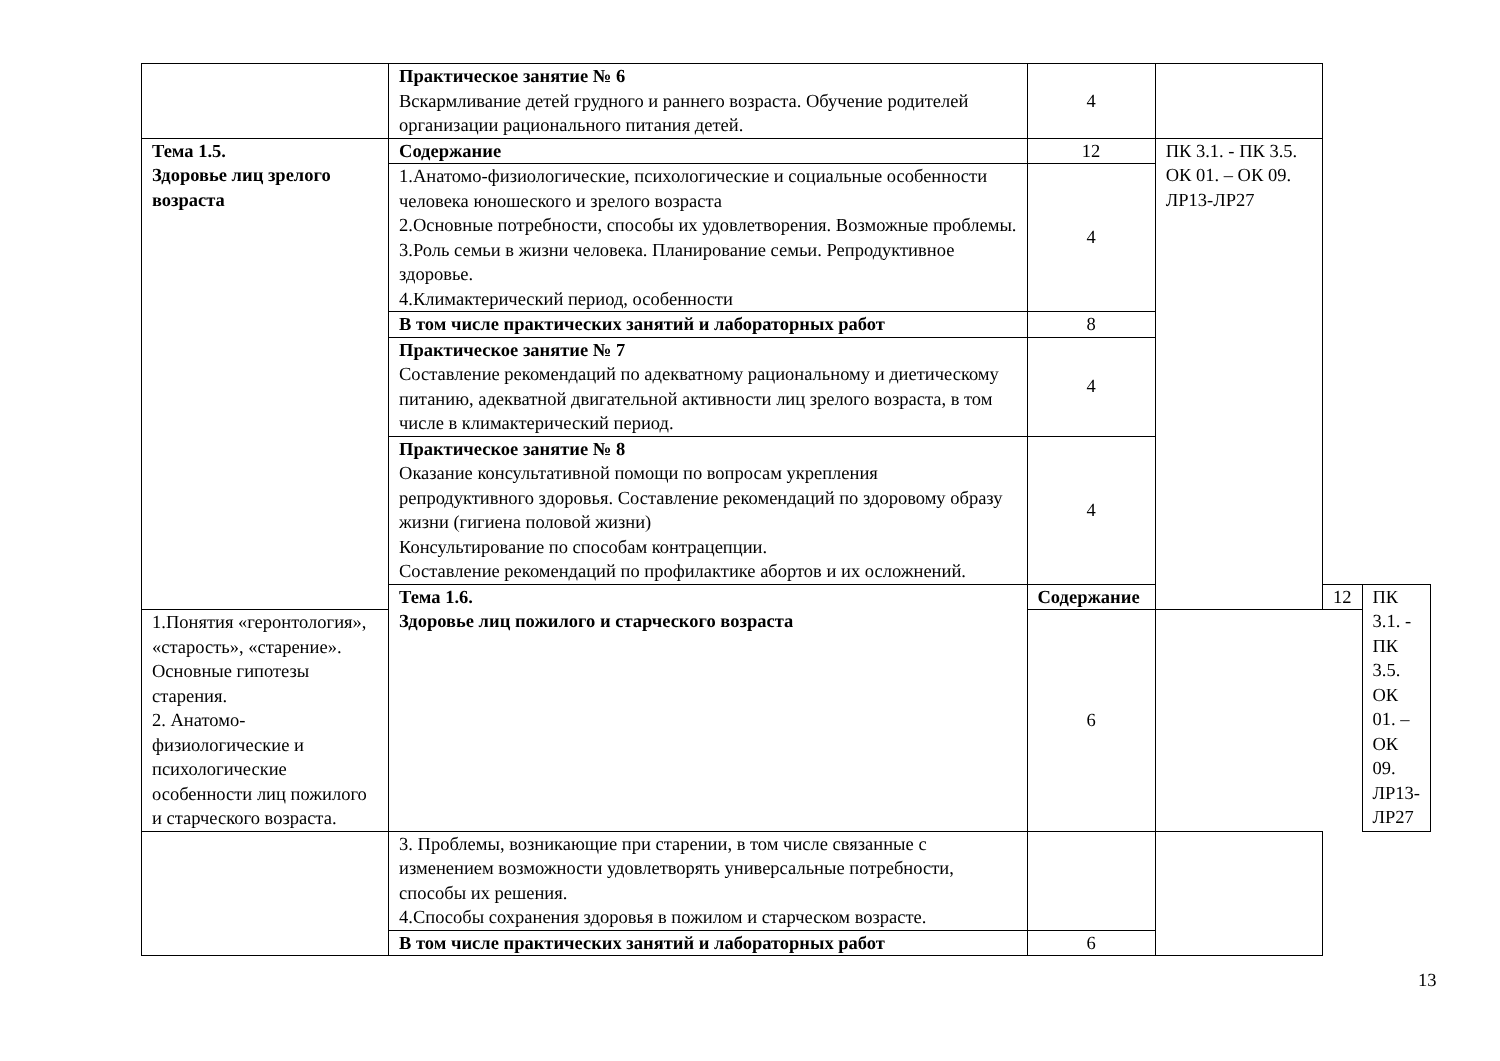| | Практическое занятие № 6 Вскармливание детей грудного и раннего возраста. Обучение родителей организации рационального питания детей. | 4 | | | |
| Тема 1.5. Здоровье лиц зрелого возраста | Содержание | 12 | ПК 3.1. - ПК 3.5. ОК 01. – ОК 09. ЛР13-ЛР27 | | |
| | 1.Анатомо-физиологические, психологические и социальные особенности человека юношеского и зрелого возраста 2.Основные потребности, способы их удовлетворения. Возможные проблемы. 3.Роль семьи в жизни человека. Планирование семьи. Репродуктивное здоровье. 4.Климактерический период, особенности | 4 | | | |
| | В том числе практических занятий и лабораторных работ | 8 | | | |
| | Практическое занятие № 7 Составление рекомендаций по адекватному рациональному и диетическому питанию, адекватной двигательной активности лиц зрелого возраста, в том числе в климактерический период. | 4 | | | |
| | Практическое занятие № 8 Оказание консультативной помощи по вопросам укрепления репродуктивного здоровья. Составление рекомендаций по здоровому образу жизни (гигиена половой жизни) Консультирование по способам контрацепции. Составление рекомендаций по профилактике абортов и их осложнений. | 4 | | | |
| | Тема 1.6. Здоровье лиц пожилого и старческого возраста | Содержание | | 12 | ПК 3.1. - ПК 3.5. ОК 01. – ОК 09. ЛР13-ЛР27 |
| 1.Понятия «геронтология», «старость», «старение». Основные гипотезы старения. 2. Анатомо-физиологические и психологические особенности лиц пожилого и старческого возраста. | | 6 | | | |
| | 3. Проблемы, возникающие при старении, в том числе связанные с изменением возможности удовлетворять универсальные потребности, способы их решения. 4.Способы сохранения здоровья в пожилом и старческом возрасте. | | | | |
| | В том числе практических занятий и лабораторных работ | 6 | | | |
13